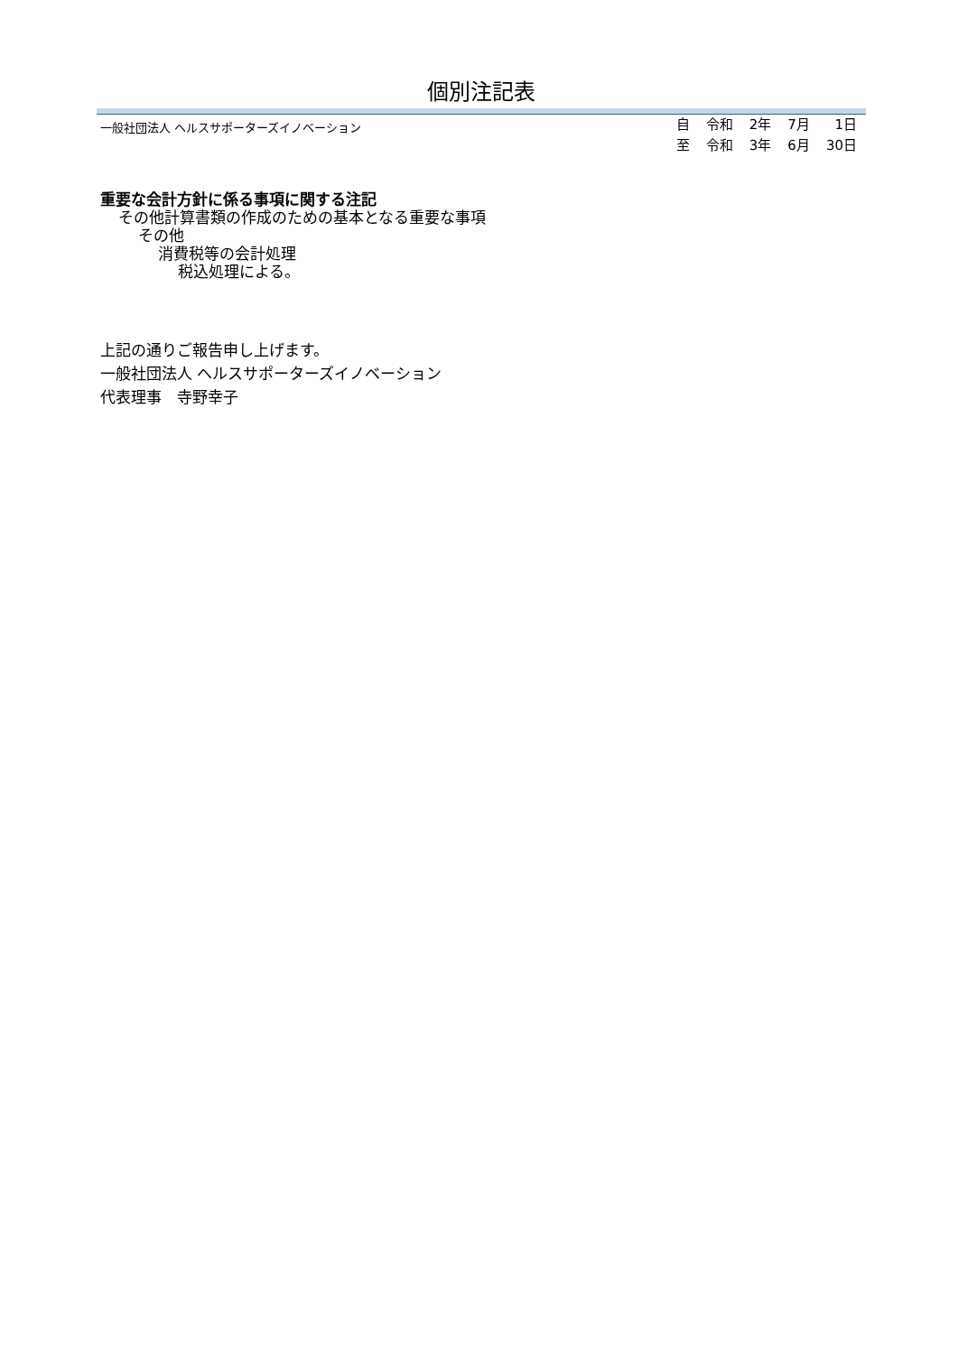個別注記表
一般社団法人 ヘルスサポーターズイノベーション
| 自 | 令和 | 2年 | 7月 | 1日 |
| 至 | 令和 | 3年 | 6月 | 30日 |
重要な会計方針に係る事項に関する注記
その他計算書類の作成のための基本となる重要な事項
その他
消費税等の会計処理
税込処理による。
上記の通りご報告申し上げます。
一般社団法人 ヘルスサポーターズイノベーション
代表理事　寺野幸子